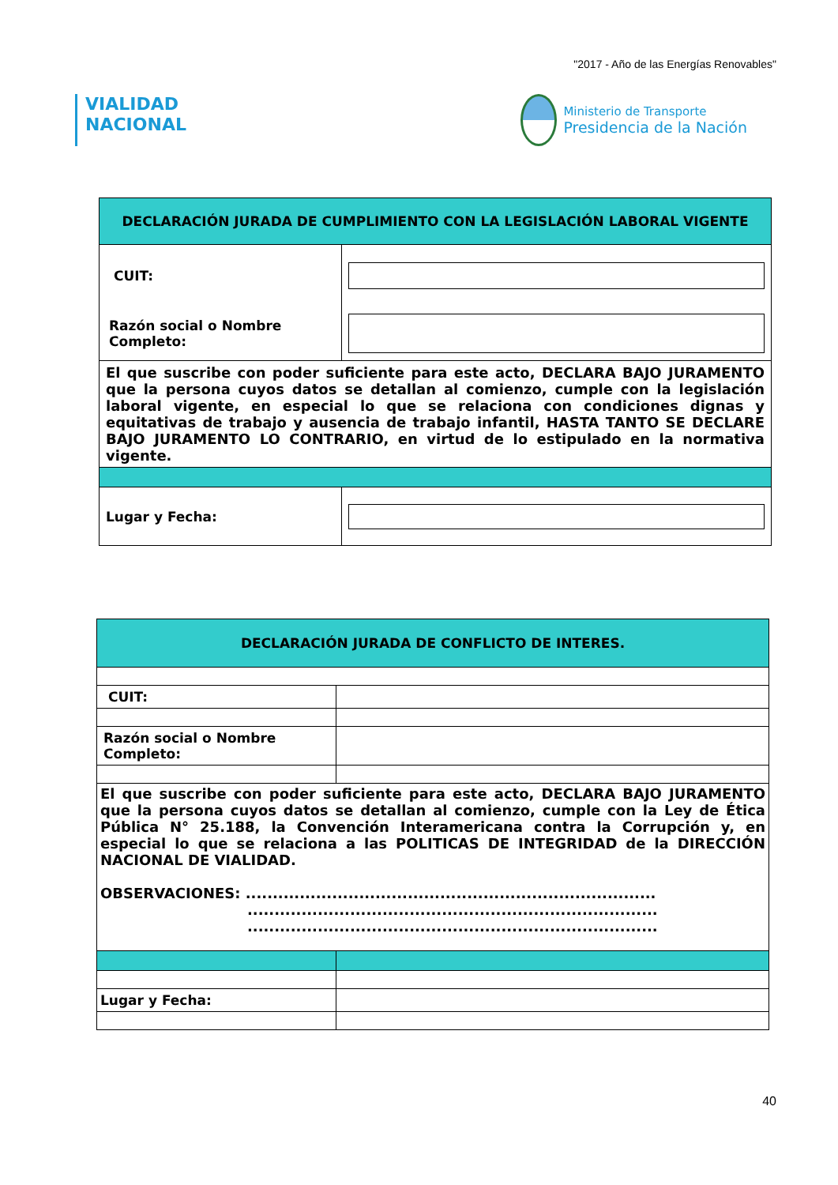"2017 - Año de las Energías Renovables"
VIALIDAD
NACIONAL
Ministerio de Transporte
Presidencia de la Nación
| DECLARACIÓN JURADA DE CUMPLIMIENTO CON LA LEGISLACIÓN LABORAL VIGENTE | |
| CUIT: | |
| Razón social o Nombre Completo: | |
| El que suscribe con poder suficiente para este acto, DECLARA BAJO JURAMENTO que la persona cuyos datos se detallan al comienzo, cumple con la legislación laboral vigente, en especial lo que se relaciona con condiciones dignas y equitativas de trabajo y ausencia de trabajo infantil, HASTA TANTO SE DECLARE BAJO JURAMENTO LO CONTRARIO, en virtud de lo estipulado en la normativa vigente. | |
| Lugar y Fecha: | |
| DECLARACIÓN JURADA DE CONFLICTO DE INTERES. | |
| CUIT: | |
| Razón social o Nombre Completo: | |
| El que suscribe con poder suficiente para este acto, DECLARA BAJO JURAMENTO que la persona cuyos datos se detallan al comienzo, cumple con la Ley de Ética Pública N° 25.188, la Convención Interamericana contra la Corrupción y, en especial lo que se relaciona a las POLITICAS DE INTEGRIDAD de la DIRECCIÓN NACIONAL DE VIALIDAD. OBSERVACIONES: ............................................................................ ............................................................................ ............................................................................ | |
| Lugar y Fecha: | |
40